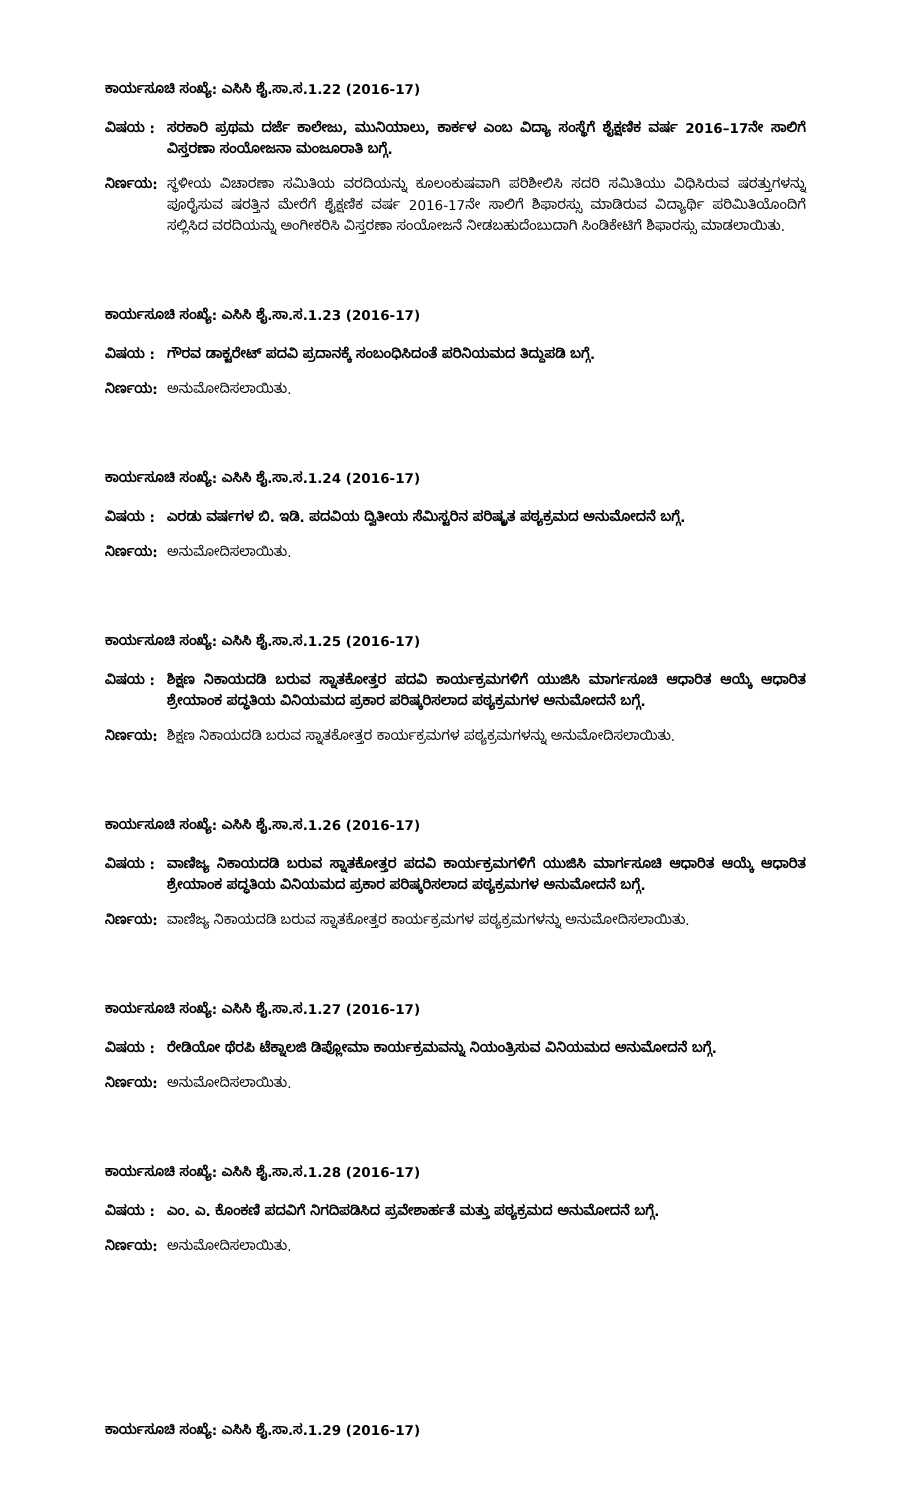ಕಾರ್ಯಸೂಚಿ ಸಂಖ್ಯೆ: ಎಸಿಸಿ ಶೈ.ಸಾ.ಸ.1.22 (2016-17)
ವಿಷಯ : ಸರಕಾರಿ ಪ್ರಥಮ ದರ್ಜೆ ಕಾಲೇಜು, ಮುನಿಯಾಲು, ಕಾರ್ಕಳ ಎಂಬ ವಿದ್ಯಾ ಸಂಸ್ಥೆಗೆ ಶೈಕ್ಷಣಿಕ ವರ್ಷ 2016–17ನೇ ಸಾಲಿಗೆ ವಿಸ್ತರಣಾ ಸಂಯೋಜನಾ ಮಂಜೂರಾತಿ ಬಗ್ಗೆ.
ನಿರ್ಣಯ: ಸ್ಥಳೀಯ ವಿಚಾರಣಾ ಸಮಿತಿಯ ವರದಿಯನ್ನು ಕೂಲಂಕುಷವಾಗಿ ಪರಿಶೀಲಿಸಿ ಸದರಿ ಸಮಿತಿಯು ವಿಧಿಸಿರುವ ಷರತ್ತುಗಳನ್ನು ಪೂರೈಸುವ ಷರತ್ತಿನ ಮೇರೆಗೆ ಶೈಕ್ಷಣಿಕ ವರ್ಷ 2016-17ನೇ ಸಾಲಿಗೆ ಶಿಫಾರಸ್ಸು ಮಾಡಿರುವ ವಿದ್ಯಾರ್ಥಿ ಪರಿಮಿತಿಯೊಂದಿಗೆ ಸಲ್ಲಿಸಿದ ವರದಿಯನ್ನು ಅಂಗೀಕರಿಸಿ ವಿಸ್ತರಣಾ ಸಂಯೋಜನೆ ನೀಡಬಹುದೆಂಬುದಾಗಿ ಸಿಂಡಿಕೇಟಿಗೆ ಶಿಫಾರಸ್ಸು ಮಾಡಲಾಯಿತು.
ಕಾರ್ಯಸೂಚಿ ಸಂಖ್ಯೆ: ಎಸಿಸಿ ಶೈ.ಸಾ.ಸ.1.23 (2016-17)
ವಿಷಯ : ಗೌರವ ಡಾಕ್ಟರೇಟ್ ಪದವಿ ಪ್ರದಾನಕ್ಕೆ ಸಂಬಂಧಿಸಿದಂತೆ ಪರಿನಿಯಮದ ತಿದ್ದುಪಡಿ ಬಗ್ಗೆ.
ನಿರ್ಣಯ: ಅನುಮೋದಿಸಲಾಯಿತು.
ಕಾರ್ಯಸೂಚಿ ಸಂಖ್ಯೆ: ಎಸಿಸಿ ಶೈ.ಸಾ.ಸ.1.24 (2016-17)
ವಿಷಯ : ಎರಡು ವರ್ಷಗಳ ಬಿ. ಇಡಿ. ಪದವಿಯ ದ್ವಿತೀಯ ಸೆಮಿಸ್ಟರಿನ ಪರಿಷ್ಕೃತ ಪಠ್ಯಕ್ರಮದ ಅನುಮೋದನೆ ಬಗ್ಗೆ.
ನಿರ್ಣಯ: ಅನುಮೋದಿಸಲಾಯಿತು.
ಕಾರ್ಯಸೂಚಿ ಸಂಖ್ಯೆ: ಎಸಿಸಿ ಶೈ.ಸಾ.ಸ.1.25 (2016-17)
ವಿಷಯ : ಶಿಕ್ಷಣ ನಿಕಾಯದಡಿ ಬರುವ ಸ್ನಾತಕೋತ್ತರ ಪದವಿ ಕಾರ್ಯಕ್ರಮಗಳಿಗೆ ಯುಜಿಸಿ ಮಾರ್ಗಸೂಚಿ ಆಧಾರಿತ ಆಯ್ಕೆ ಆಧಾರಿತ ಶ್ರೇಯಾಂಕ ಪದ್ಧತಿಯ ವಿನಿಯಮದ ಪ್ರಕಾರ ಪರಿಷ್ಕರಿಸಲಾದ ಪಠ್ಯಕ್ರಮಗಳ ಅನುಮೋದನೆ ಬಗ್ಗೆ.
ನಿರ್ಣಯ: ಶಿಕ್ಷಣ ನಿಕಾಯದಡಿ ಬರುವ ಸ್ನಾತಕೋತ್ತರ ಕಾರ್ಯಕ್ರಮಗಳ ಪಠ್ಯಕ್ರಮಗಳನ್ನು ಅನುಮೋದಿಸಲಾಯಿತು.
ಕಾರ್ಯಸೂಚಿ ಸಂಖ್ಯೆ: ಎಸಿಸಿ ಶೈ.ಸಾ.ಸ.1.26 (2016-17)
ವಿಷಯ : ವಾಣಿಜ್ಯ ನಿಕಾಯದಡಿ ಬರುವ ಸ್ನಾತಕೋತ್ತರ ಪದವಿ ಕಾರ್ಯಕ್ರಮಗಳಿಗೆ ಯುಜಿಸಿ ಮಾರ್ಗಸೂಚಿ ಆಧಾರಿತ ಆಯ್ಕೆ ಆಧಾರಿತ ಶ್ರೇಯಾಂಕ ಪದ್ಧತಿಯ ವಿನಿಯಮದ ಪ್ರಕಾರ ಪರಿಷ್ಕರಿಸಲಾದ ಪಠ್ಯಕ್ರಮಗಳ ಅನುಮೋದನೆ ಬಗ್ಗೆ.
ನಿರ್ಣಯ: ವಾಣಿಜ್ಯ ನಿಕಾಯದಡಿ ಬರುವ ಸ್ನಾತಕೋತ್ತರ ಕಾರ್ಯಕ್ರಮಗಳ ಪಠ್ಯಕ್ರಮಗಳನ್ನು ಅನುಮೋದಿಸಲಾಯಿತು.
ಕಾರ್ಯಸೂಚಿ ಸಂಖ್ಯೆ: ಎಸಿಸಿ ಶೈ.ಸಾ.ಸ.1.27 (2016-17)
ವಿಷಯ : ರೇಡಿಯೋ ಥೆರಪಿ ಟೆಕ್ನಾಲಜಿ ಡಿಪ್ಲೋಮಾ ಕಾರ್ಯಕ್ರಮವನ್ನು ನಿಯಂತ್ರಿಸುವ ವಿನಿಯಮದ ಅನುಮೋದನೆ ಬಗ್ಗೆ.
ನಿರ್ಣಯ: ಅನುಮೋದಿಸಲಾಯಿತು.
ಕಾರ್ಯಸೂಚಿ ಸಂಖ್ಯೆ: ಎಸಿಸಿ ಶೈ.ಸಾ.ಸ.1.28 (2016-17)
ವಿಷಯ : ಎಂ. ಎ. ಕೊಂಕಣಿ ಪದವಿಗೆ ನಿಗದಿಪಡಿಸಿದ ಪ್ರವೇಶಾರ್ಹತೆ ಮತ್ತು ಪಠ್ಯಕ್ರಮದ ಅನುಮೋದನೆ ಬಗ್ಗೆ.
ನಿರ್ಣಯ: ಅನುಮೋದಿಸಲಾಯಿತು.
ಕಾರ್ಯಸೂಚಿ ಸಂಖ್ಯೆ: ಎಸಿಸಿ ಶೈ.ಸಾ.ಸ.1.29 (2016-17)